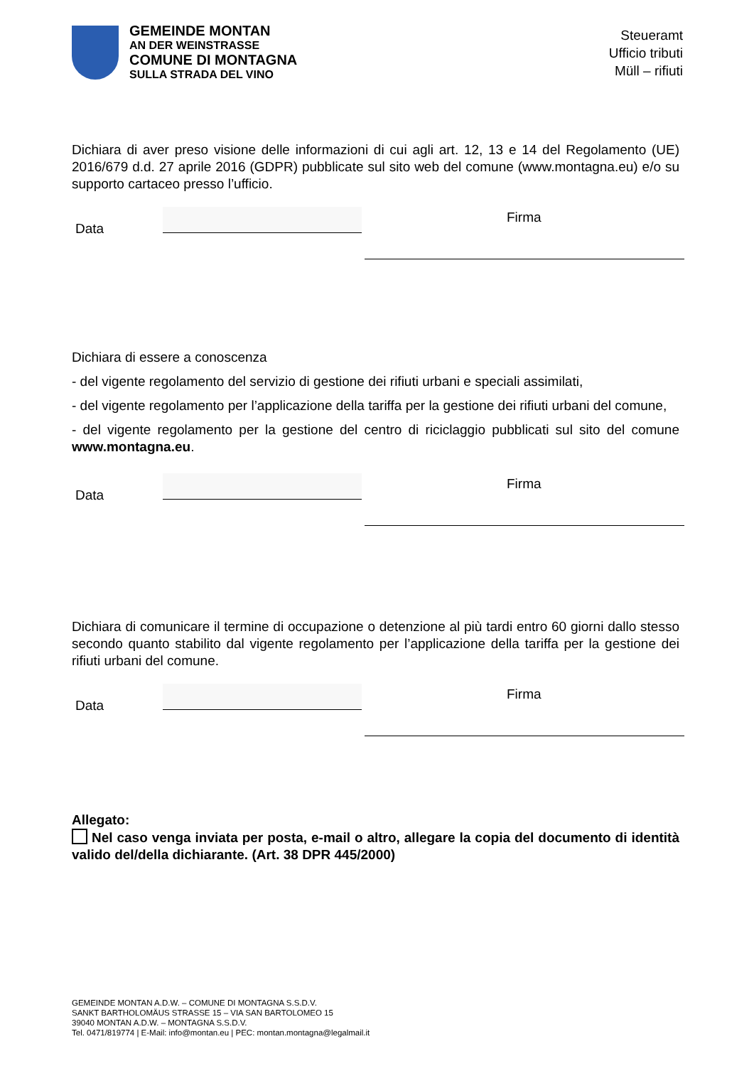GEMEINDE MONTAN
AN DER WEINSTRASSE
COMUNE DI MONTAGNA
SULLA STRADA DEL VINO
Steueramt
Ufficio tributi
Müll – rifiuti
Dichiara di aver preso visione delle informazioni di cui agli art. 12, 13 e 14 del Regolamento (UE) 2016/679 d.d. 27 aprile 2016 (GDPR) pubblicate sul sito web del comune (www.montagna.eu) e/o su supporto cartaceo presso l’ufficio.
Data
Firma
Dichiara di essere a conoscenza
- del vigente regolamento del servizio di gestione dei rifiuti urbani e speciali assimilati,
- del vigente regolamento per l’applicazione della tariffa per la gestione dei rifiuti urbani del comune,
- del vigente regolamento per la gestione del centro di riciclaggio pubblicati sul sito del comune www.montagna.eu.
Data
Firma
Dichiara di comunicare il termine di occupazione o detenzione al più tardi entro 60 giorni dallo stesso secondo quanto stabilito dal vigente regolamento per l’applicazione della tariffa per la gestione dei rifiuti urbani del comune.
Data
Firma
Allegato:
Nel caso venga inviata per posta, e-mail o altro, allegare la copia del documento di identità valido del/della dichiarante. (Art. 38 DPR 445/2000)
GEMEINDE MONTAN A.D.W. – COMUNE DI MONTAGNA S.S.D.V.
SANKT BARTHOLOMÄUS STRASSE 15 – VIA SAN BARTOLOMEO 15
39040 MONTAN A.D.W. – MONTAGNA S.S.D.V.
Tel. 0471/819774 | E-Mail: info@montan.eu | PEC: montan.montagna@legalmail.it